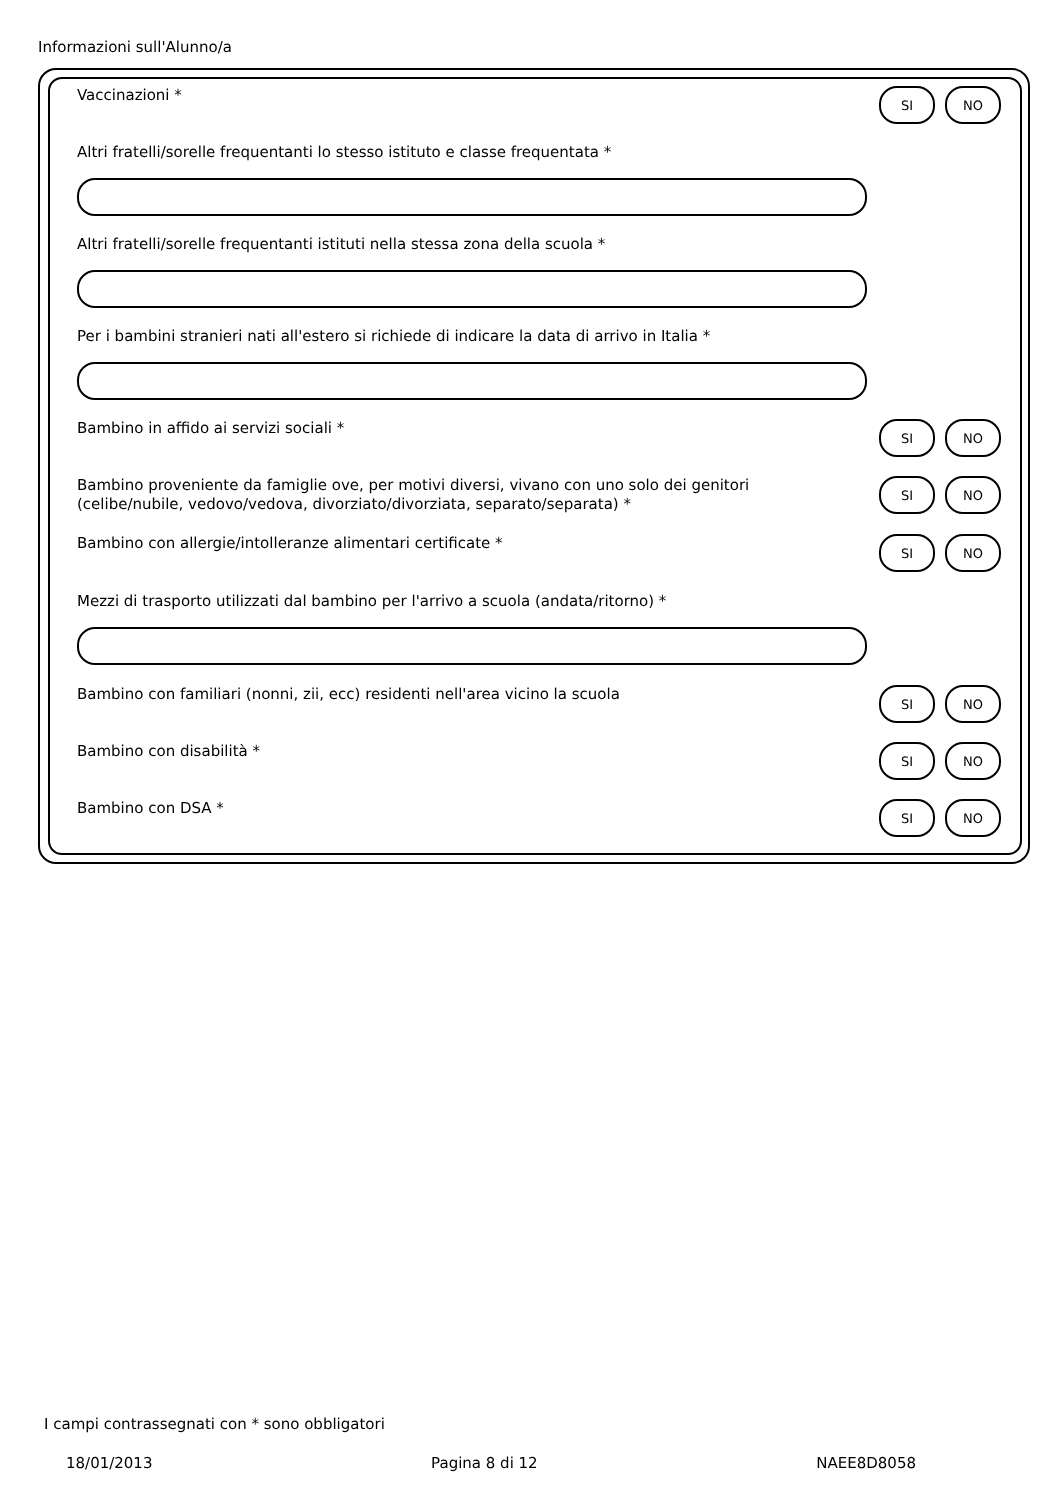Informazioni sull'Alunno/a
Vaccinazioni *
SI NO
Altri fratelli/sorelle frequentanti lo stesso istituto e classe frequentata *
Altri fratelli/sorelle frequentanti istituti nella stessa zona della scuola *
Per i bambini stranieri nati all'estero si richiede di indicare la data di arrivo in Italia *
Bambino in affido ai servizi sociali *
SI NO
Bambino proveniente da famiglie ove, per motivi diversi, vivano con uno solo dei genitori (celibe/nubile, vedovo/vedova, divorziato/divorziata, separato/separata) *
SI NO
Bambino con allergie/intolleranze alimentari certificate *
SI NO
Mezzi di trasporto utilizzati dal bambino per l'arrivo a scuola (andata/ritorno) *
Bambino con familiari (nonni, zii, ecc) residenti nell'area vicino la scuola
SI NO
Bambino con disabilità *
SI NO
Bambino con DSA *
SI NO
I campi contrassegnati con * sono obbligatori
18/01/2013 Pagina 8 di 12 NAEE8D8058